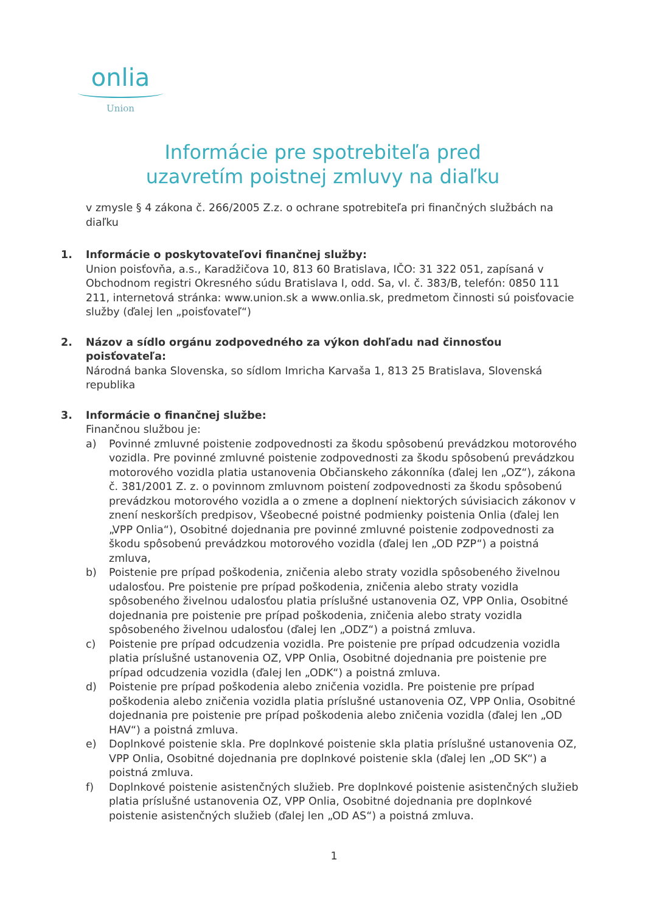onlia
Union
Informácie pre spotrebiteľa pred
uzavretím poistnej zmluvy na diaľku
v zmysle § 4 zákona č. 266/2005 Z.z. o ochrane spotrebiteľa pri finančných službách na diaľku
1. Informácie o poskytovateľovi finančnej služby:
Union poisťovňa, a.s., Karadžičova 10, 813 60 Bratislava, IČO: 31 322 051, zapísaná v Obchodnom registri Okresného súdu Bratislava I, odd. Sa, vl. č. 383/B, telefón: 0850 111 211, internetová stránka: www.union.sk a www.onlia.sk, predmetom činnosti sú poisťovacie služby (ďalej len „poisťovateľ“)
2. Názov a sídlo orgánu zodpovedného za výkon dohľadu nad činnosťou poisťovateľa:
Národná banka Slovenska, so sídlom Imricha Karvaša 1, 813 25 Bratislava, Slovenská republika
3. Informácie o finančnej službe:
Finančnou službou je:
a) Povinné zmluvné poistenie zodpovednosti za škodu spôsobenú prevádzkou motorového vozidla. Pre povinné zmluvné poistenie zodpovednosti za škodu spôsobenú prevádzkou motorového vozidla platia ustanovenia Občianskeho zákonníka (ďalej len „OZ“), zákona č. 381/2001 Z. z. o povinnom zmluvnom poistení zodpovednosti za škodu spôsobenú prevádzkou motorového vozidla a o zmene a doplnení niektorých súvisiacich zákonov v znení neskorších predpisov, Všeobecné poistné podmienky poistenia Onlia (ďalej len „VPP Onlia“), Osobitné dojednania pre povinné zmluvné poistenie zodpovednosti za škodu spôsobenú prevádzkou motorového vozidla (ďalej len „OD PZP“) a poistná zmluva,
b) Poistenie pre prípad poškodenia, zničenia alebo straty vozidla spôsobeného živelnou udalosťou. Pre poistenie pre prípad poškodenia, zničenia alebo straty vozidla spôsobeného živelnou udalosťou platia príslušné ustanovenia OZ, VPP Onlia, Osobitné dojednania pre poistenie pre prípad poškodenia, zničenia alebo straty vozidla spôsobeného živelnou udalosťou (ďalej len „ODZ“) a poistná zmluva.
c) Poistenie pre prípad odcudzenia vozidla. Pre poistenie pre prípad odcudzenia vozidla platia príslušné ustanovenia OZ, VPP Onlia, Osobitné dojednania pre poistenie pre prípad odcudzenia vozidla (ďalej len „ODK“) a poistná zmluva.
d) Poistenie pre prípad poškodenia alebo zničenia vozidla. Pre poistenie pre prípad poškodenia alebo zničenia vozidla platia príslušné ustanovenia OZ, VPP Onlia, Osobitné dojednania pre poistenie pre prípad poškodenia alebo zničenia vozidla (ďalej len „OD HAV“) a poistná zmluva.
e) Doplnkové poistenie skla. Pre doplnkové poistenie skla platia príslušné ustanovenia OZ, VPP Onlia, Osobitné dojednania pre doplnkové poistenie skla (ďalej len „OD SK“) a poistná zmluva.
f) Doplnkové poistenie asistenčných služieb. Pre doplnkové poistenie asistenčných služieb platia príslušné ustanovenia OZ, VPP Onlia, Osobitné dojednania pre doplnkové poistenie asistenčných služieb (ďalej len „OD AS“) a poistná zmluva.
1